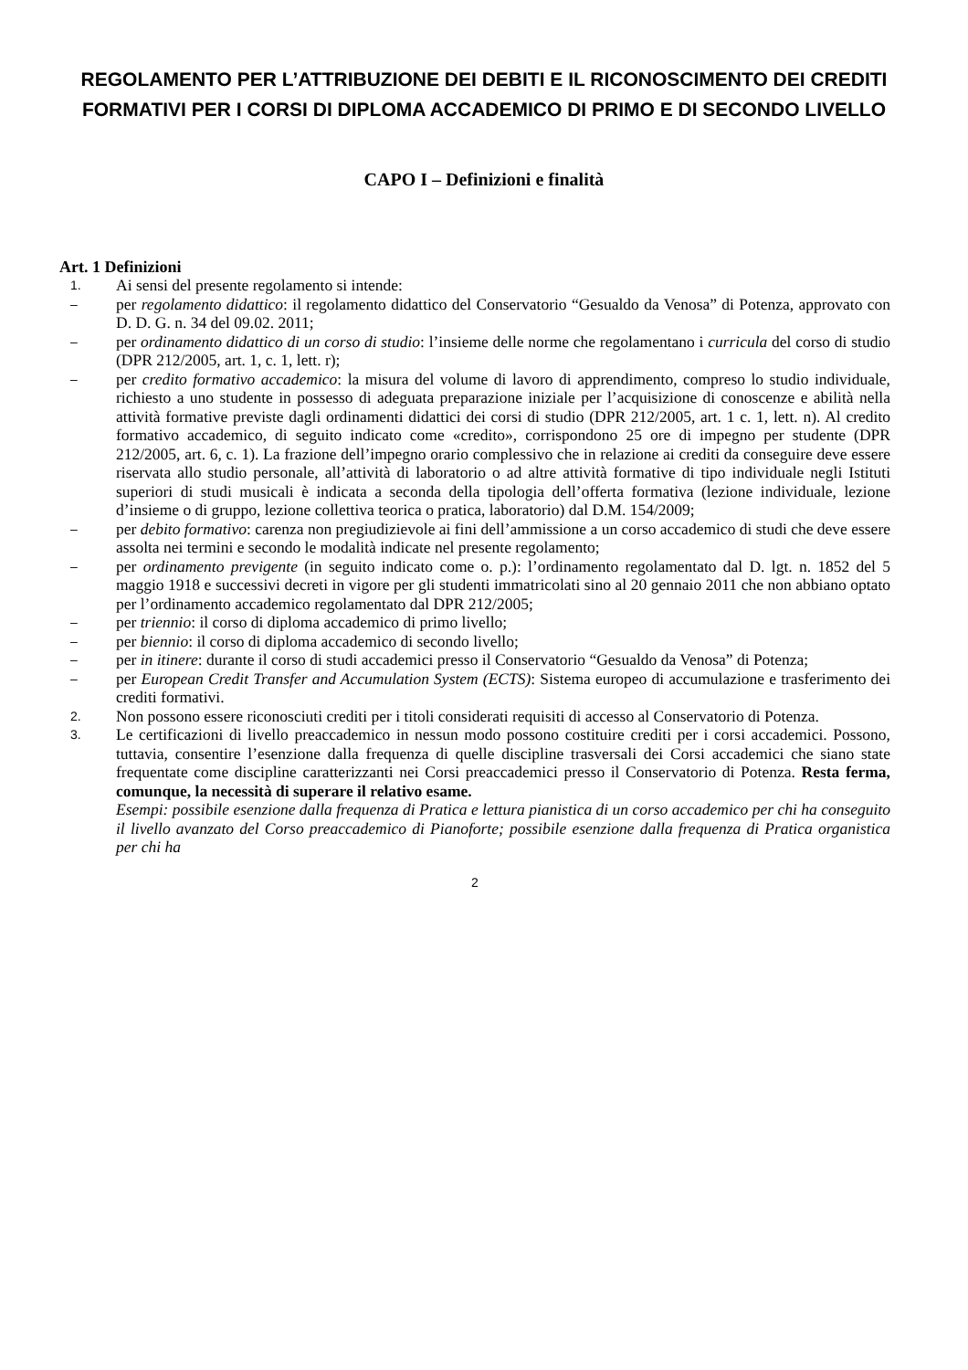REGOLAMENTO PER L’ATTRIBUZIONE DEI DEBITI E IL RICONOSCIMENTO DEI CREDITI FORMATIVI PER I CORSI DI DIPLOMA ACCADEMICO DI PRIMO E DI SECONDO LIVELLO
CAPO I – Definizioni e finalità
Art. 1 Definizioni
1.
Ai sensi del presente regolamento si intende:
–
per regolamento didattico: il regolamento didattico del Conservatorio “Gesualdo da Venosa” di Potenza, approvato con D. D. G. n. 34 del 09.02. 2011;
–
per ordinamento didattico di un corso di studio: l’insieme delle norme che regolamentano i curricula del corso di studio (DPR 212/2005, art. 1, c. 1, lett. r);
–
per credito formativo accademico: la misura del volume di lavoro di apprendimento, compreso lo studio individuale, richiesto a uno studente in possesso di adeguata preparazione iniziale per l’acquisizione di conoscenze e abilità nella attività formative previste dagli ordinamenti didattici dei corsi di studio (DPR 212/2005, art. 1 c. 1, lett. n). Al credito formativo accademico, di seguito indicato come «credito», corrispondono 25 ore di impegno per studente (DPR 212/2005, art. 6, c. 1). La frazione dell’impegno orario complessivo che in relazione ai crediti da conseguire deve essere riservata allo studio personale, all’attività di laboratorio o ad altre attività formative di tipo individuale negli Istituti superiori di studi musicali è indicata a seconda della tipologia dell’offerta formativa (lezione individuale, lezione d’insieme o di gruppo, lezione collettiva teorica o pratica, laboratorio) dal D.M. 154/2009;
–
per debito formativo: carenza non pregiudizievole ai fini dell’ammissione a un corso accademico di studi che deve essere assolta nei termini e secondo le modalità indicate nel presente regolamento;
–
per ordinamento previgente (in seguito indicato come o. p.): l’ordinamento regolamentato dal D. lgt. n. 1852 del 5 maggio 1918 e successivi decreti in vigore per gli studenti immatricolati sino al 20 gennaio 2011 che non abbiano optato per l’ordinamento accademico regolamentato dal DPR 212/2005;
–
per triennio: il corso di diploma accademico di primo livello;
–
per biennio: il corso di diploma accademico di secondo livello;
–
per in itinere: durante il corso di studi accademici presso il Conservatorio “Gesualdo da Venosa” di Potenza;
–
per European Credit Transfer and Accumulation System (ECTS): Sistema europeo di accumulazione e trasferimento dei crediti formativi.
2.
Non possono essere riconosciuti crediti per i titoli considerati requisiti di accesso al Conservatorio di Potenza.
3.
Le certificazioni di livello preaccademico in nessun modo possono costituire crediti per i corsi accademici. Possono, tuttavia, consentire l’esenzione dalla frequenza di quelle discipline trasversali dei Corsi accademici che siano state frequentate come discipline caratterizzanti nei Corsi preaccademici presso il Conservatorio di Potenza. Resta ferma, comunque, la necessità di superare il relativo esame.
Esempi: possibile esenzione dalla frequenza di Pratica e lettura pianistica di un corso accademico per chi ha conseguito il livello avanzato del Corso preaccademico di Pianoforte; possibile esenzione dalla frequenza di Pratica organistica per chi ha
2